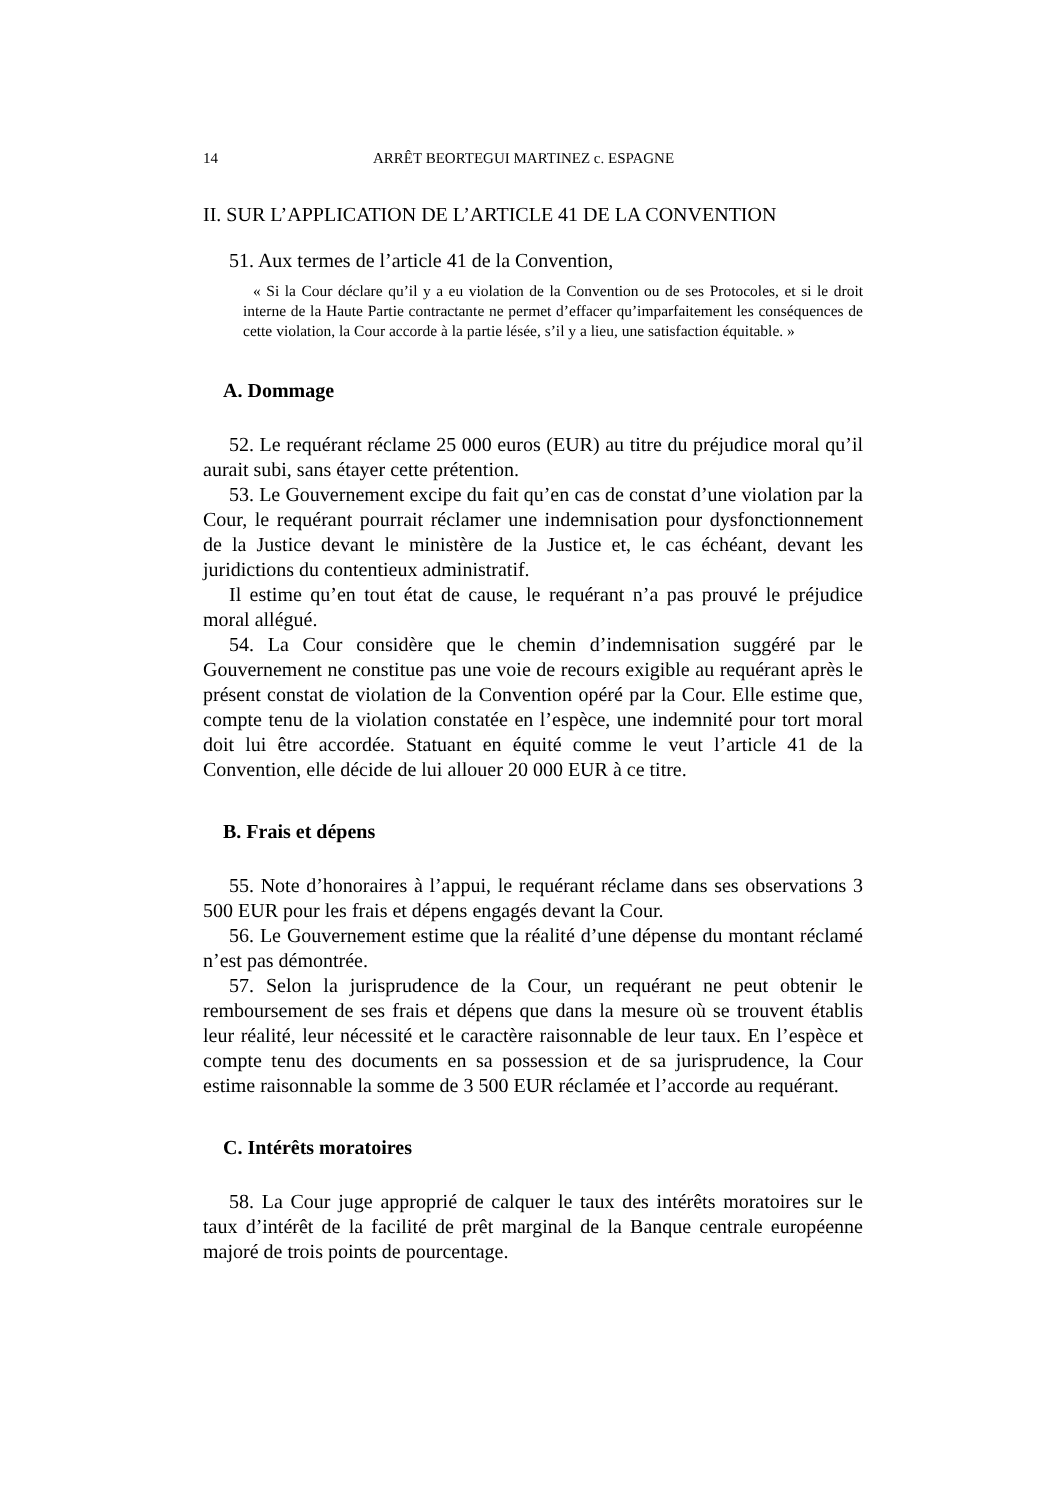14 ARRÊT BEORTEGUI MARTINEZ c. ESPAGNE
II. SUR L’APPLICATION DE L’ARTICLE 41 DE LA CONVENTION
51. Aux termes de l’article 41 de la Convention,
« Si la Cour déclare qu’il y a eu violation de la Convention ou de ses Protocoles, et si le droit interne de la Haute Partie contractante ne permet d’effacer qu’imparfaitement les conséquences de cette violation, la Cour accorde à la partie lésée, s’il y a lieu, une satisfaction équitable. »
A. Dommage
52. Le requérant réclame 25 000 euros (EUR) au titre du préjudice moral qu’il aurait subi, sans étayer cette prétention.
53. Le Gouvernement excipe du fait qu’en cas de constat d’une violation par la Cour, le requérant pourrait réclamer une indemnisation pour dysfonctionnement de la Justice devant le ministère de la Justice et, le cas échéant, devant les juridictions du contentieux administratif.
Il estime qu’en tout état de cause, le requérant n’a pas prouvé le préjudice moral allégué.
54. La Cour considère que le chemin d’indemnisation suggéré par le Gouvernement ne constitue pas une voie de recours exigible au requérant après le présent constat de violation de la Convention opéré par la Cour. Elle estime que, compte tenu de la violation constatée en l’espèce, une indemnité pour tort moral doit lui être accordée. Statuant en équité comme le veut l’article 41 de la Convention, elle décide de lui allouer 20 000 EUR à ce titre.
B. Frais et dépens
55. Note d’honoraires à l’appui, le requérant réclame dans ses observations 3 500 EUR pour les frais et dépens engagés devant la Cour.
56. Le Gouvernement estime que la réalité d’une dépense du montant réclamé n’est pas démontrée.
57. Selon la jurisprudence de la Cour, un requérant ne peut obtenir le remboursement de ses frais et dépens que dans la mesure où se trouvent établis leur réalité, leur nécessité et le caractère raisonnable de leur taux. En l’espèce et compte tenu des documents en sa possession et de sa jurisprudence, la Cour estime raisonnable la somme de 3 500 EUR réclamée et l’accorde au requérant.
C. Intérêts moratoires
58. La Cour juge approprié de calquer le taux des intérêts moratoires sur le taux d’intérêt de la facilité de prêt marginal de la Banque centrale européenne majoré de trois points de pourcentage.